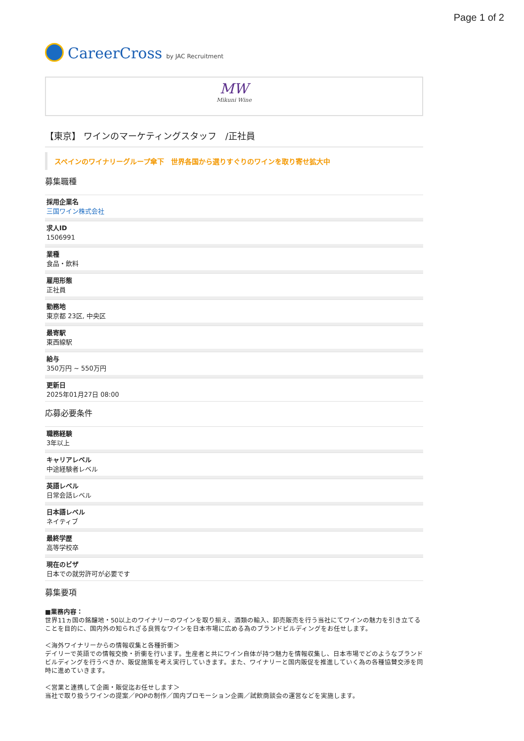Page 1 of 2
CareerCross by JAC Recruitment
MW
Mikuni Wine
【東京】 ワインのマーケティングスタッフ　/正社員
スペインのワイナリーグループ傘下　世界各国から選りすぐりのワインを取り寄せ拡大中
募集職種
採用企業名
三国ワイン株式会社
求人ID
1506991
業種
食品・飲料
雇用形態
正社員
勤務地
東京都 23区, 中央区
最寄駅
東西線駅
給与
350万円 ~ 550万円
更新日
2025年01月27日 08:00
応募必要条件
職務経験
3年以上
キャリアレベル
中途経験者レベル
英語レベル
日常会話レベル
日本語レベル
ネイティブ
最終学歴
高等学校卒
現在のビザ
日本での就労許可が必要です
募集要項
■業務内容：
世界11ヵ国の銘醸地・50以上のワイナリーのワインを取り揃え、酒類の輸入、卸売販売を行う当社にてワインの魅力を引き立てることを目的に、国内外の知られざる良質なワインを日本市場に広める為のブランドビルディングをお任せします。
＜海外ワイナリーからの情報収集と各種折衝＞
デイリーで英語での情報交換・折衝を行います。生産者と共にワイン自体が持つ魅力を情報収集し、日本市場でどのようなブランドビルディングを行うべきか、販促施策を考え実行していきます。また、ワイナリーと国内販促を推進していく為の各種協賛交渉を同時に進めていきます。
＜営業と連携して企画・販促迄お任せします＞
当社で取り扱うワインの提案／POPの制作／国内プロモーション企画／試飲商談会の運営などを実施します。